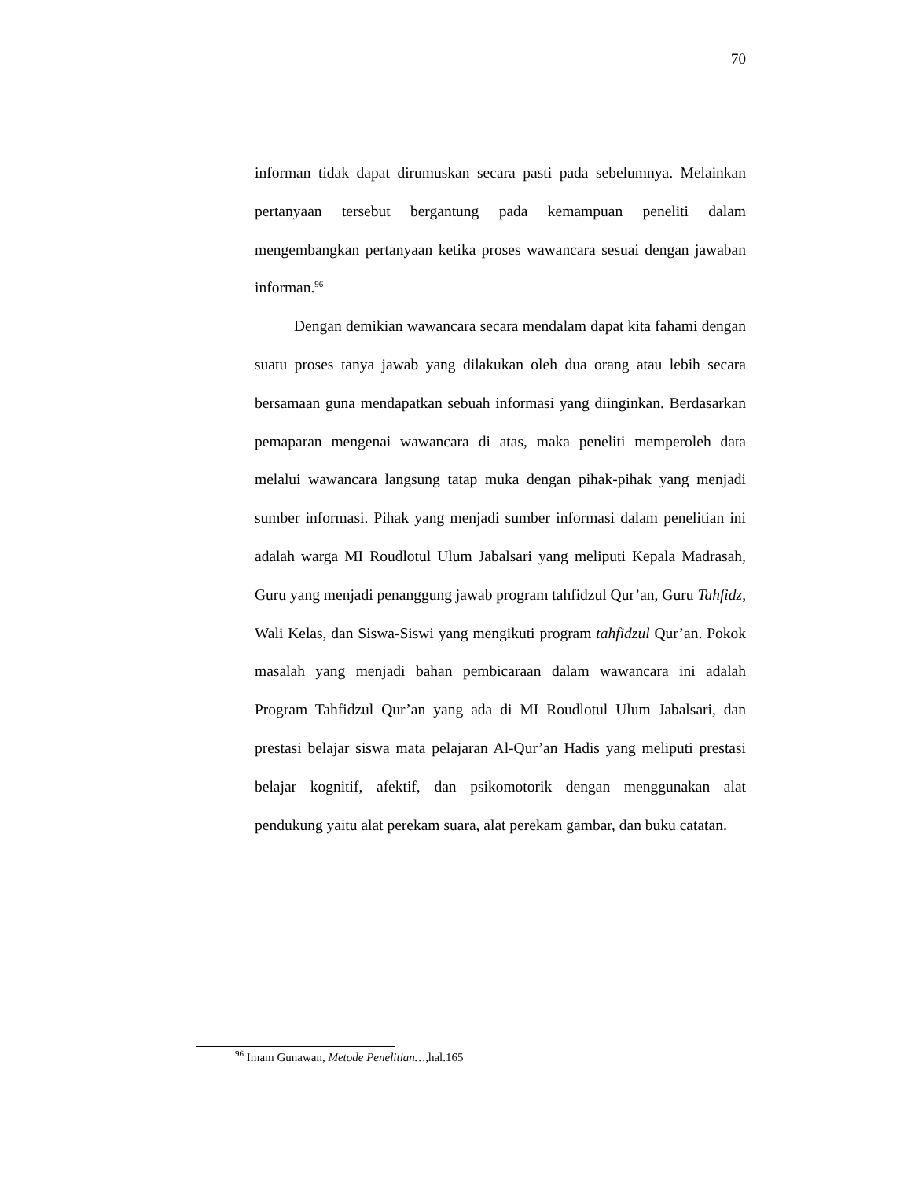70
informan tidak dapat dirumuskan secara pasti pada sebelumnya. Melainkan pertanyaan tersebut bergantung pada kemampuan peneliti dalam mengembangkan pertanyaan ketika proses wawancara sesuai dengan jawaban informan.<sup>96</sup>
Dengan demikian wawancara secara mendalam dapat kita fahami dengan suatu proses tanya jawab yang dilakukan oleh dua orang atau lebih secara bersamaan guna mendapatkan sebuah informasi yang diinginkan. Berdasarkan pemaparan mengenai wawancara di atas, maka peneliti memperoleh data melalui wawancara langsung tatap muka dengan pihak-pihak yang menjadi sumber informasi. Pihak yang menjadi sumber informasi dalam penelitian ini adalah warga MI Roudlotul Ulum Jabalsari yang meliputi Kepala Madrasah, Guru yang menjadi penanggung jawab program tahfidzul Qur’an, Guru Tahfidz, Wali Kelas, dan Siswa-Siswi yang mengikuti program tahfidzul Qur’an. Pokok masalah yang menjadi bahan pembicaraan dalam wawancara ini adalah Program Tahfidzul Qur’an yang ada di MI Roudlotul Ulum Jabalsari, dan prestasi belajar siswa mata pelajaran Al-Qur’an Hadis yang meliputi prestasi belajar kognitif, afektif, dan psikomotorik dengan menggunakan alat pendukung yaitu alat perekam suara, alat perekam gambar, dan buku catatan.
<sup>96</sup> Imam Gunawan, Metode Penelitian…, hal.165